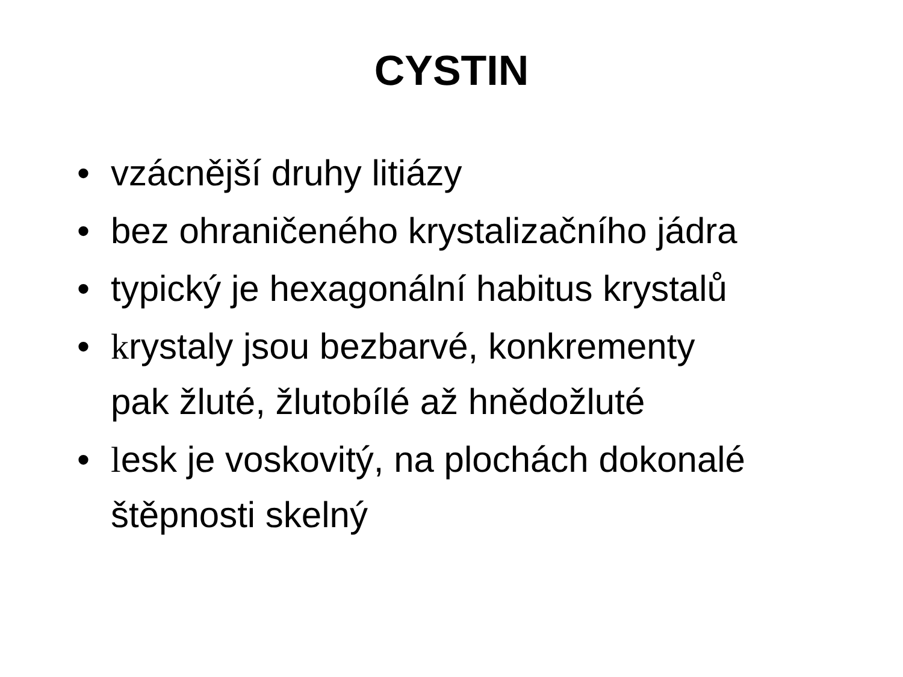CYSTIN
• vzácnější druhy litiázy
• bez ohraničeného krystalizačního jádra
• typický je hexagonální habitus krystalů
• krystaly jsou bezbarvé, konkrementy
pak žluté, žlutobílé až hnědožluté
• lesk je voskovitý, na plochách dokonalé
štěpnosti skelný